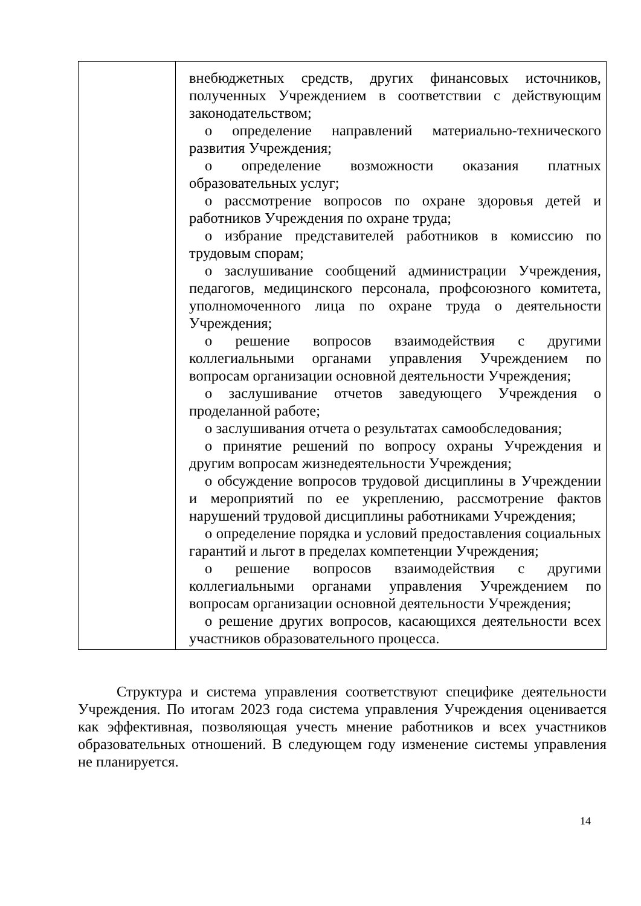| | внебюджетных средств, других финансовых источников, полученных Учреждением в соответствии с действующим законодательством; o определение направлений материально-технического развития Учреждения; o определение возможности оказания платных образовательных услуг; o рассмотрение вопросов по охране здоровья детей и работников Учреждения по охране труда; o избрание представителей работников в комиссию по трудовым спорам; o заслушивание сообщений администрации Учреждения, педагогов, медицинского персонала, профсоюзного комитета, уполномоченного лица по охране труда о деятельности Учреждения; o решение вопросов взаимодействия с другими коллегиальными органами управления Учреждением по вопросам организации основной деятельности Учреждения; o заслушивание отчетов заведующего Учреждения о проделанной работе; o заслушивания отчета о результатах самообследования; o принятие решений по вопросу охраны Учреждения и другим вопросам жизнедеятельности Учреждения; o обсуждение вопросов трудовой дисциплины в Учреждении и мероприятий по ее укреплению, рассмотрение фактов нарушений трудовой дисциплины работниками Учреждения; o определение порядка и условий предоставления социальных гарантий и льгот в пределах компетенции Учреждения; o решение вопросов взаимодействия с другими коллегиальными органами управления Учреждением по вопросам организации основной деятельности Учреждения; o решение других вопросов, касающихся деятельности всех участников образовательного процесса. |
Структура и система управления соответствуют специфике деятельности Учреждения. По итогам 2023 года система управления Учреждения оценивается как эффективная, позволяющая учесть мнение работников и всех участников образовательных отношений. В следующем году изменение системы управления не планируется.
14